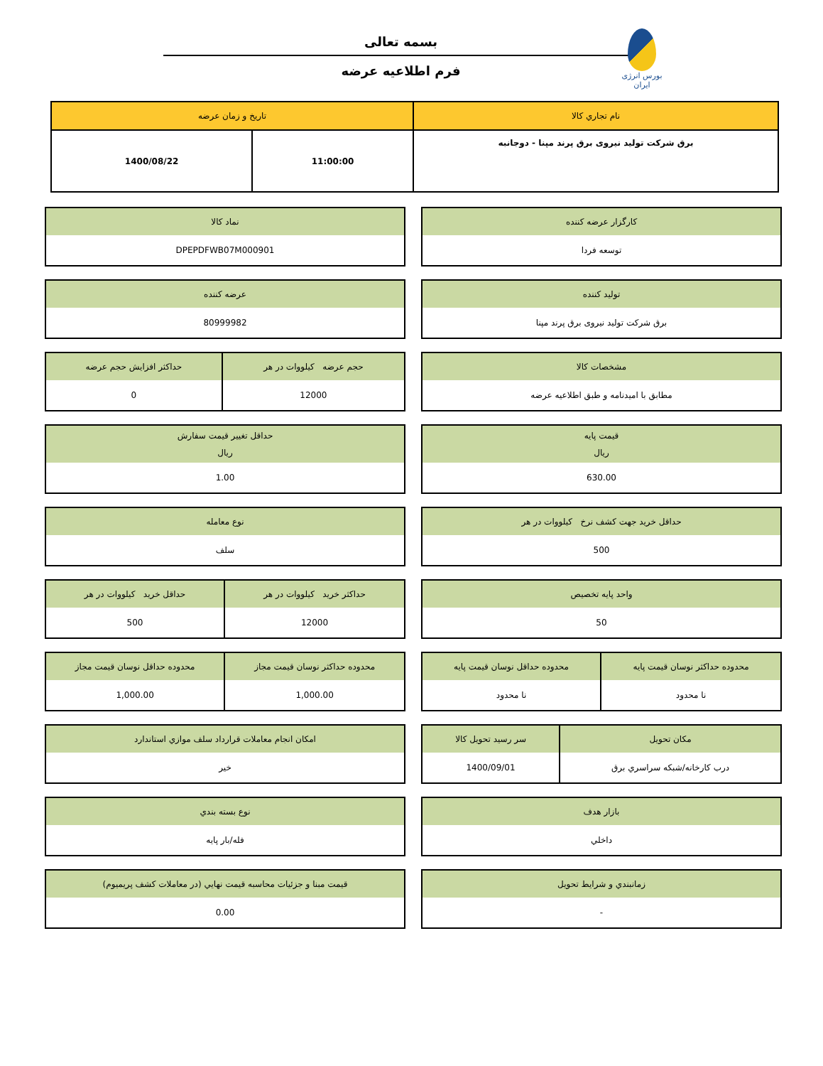بورس انرژی ایران
بسمه تعالی
فرم اطلاعیه عرضه
| نام تجاري کالا | تاريخ و زمان عرضه | |
| --- | --- | --- |
| برق شرکت تولید نیروی برق پرند مپنا - دوجانبه | 11:00:00 | 1400/08/22 |
| کارگزار عرضه کننده |
| --- |
| توسعه فردا |
| نماد کالا |
| --- |
| DPEPDFWB07M000901 |
| تولید کننده |
| --- |
| برق شرکت تولید نیروی برق پرند مپنا |
| عرضه کننده |
| --- |
| 80999982 |
| مشخصات کالا |
| --- |
| مطابق با امیدنامه و طبق اطلاعیه عرضه |
| حجم عرضه کیلووات در هر | حداکثر افزایش حجم عرضه |
| --- | --- |
| 12000 | 0 |
| قیمت پایه ریال |
| --- |
| 630.00 |
| حداقل تغيير قيمت سفارش ريال |
| --- |
| 1.00 |
| حداقل خرید جهت کشف نرخ کیلووات در هر |
| --- |
| 500 |
| نوع معامله |
| --- |
| سلف |
| واحد پایه تخصیص |
| --- |
| 50 |
| حداکثر خرید کیلووات در هر | حداقل خرید کیلووات در هر |
| --- | --- |
| 12000 | 500 |
| محدوده حداکثر نوسان قیمت پایه | محدوده حداقل نوسان قیمت پایه |
| --- | --- |
| نا محدود | نا محدود |
| محدوده حداکثر نوسان قیمت مجاز | محدوده حداقل نوسان قیمت مجاز |
| --- | --- |
| 1,000.00 | 1,000.00 |
| مکان تحویل | سر رسید تحویل کالا |
| --- | --- |
| درب کارخانه/شبکه سراسري برق | 1400/09/01 |
| امکان انجام معاملات قرارداد سلف موازي استاندارد |
| --- |
| خير |
| بازار هدف |
| --- |
| داخلي |
| نوع بسته بندي |
| --- |
| فله/بار پايه |
| زمانبندي و شرايط تحويل |
| --- |
| - |
| قيمت مبنا و جزئيات محاسبه قيمت نهايي (در معاملات کشف پريميوم) |
| --- |
| 0.00 |